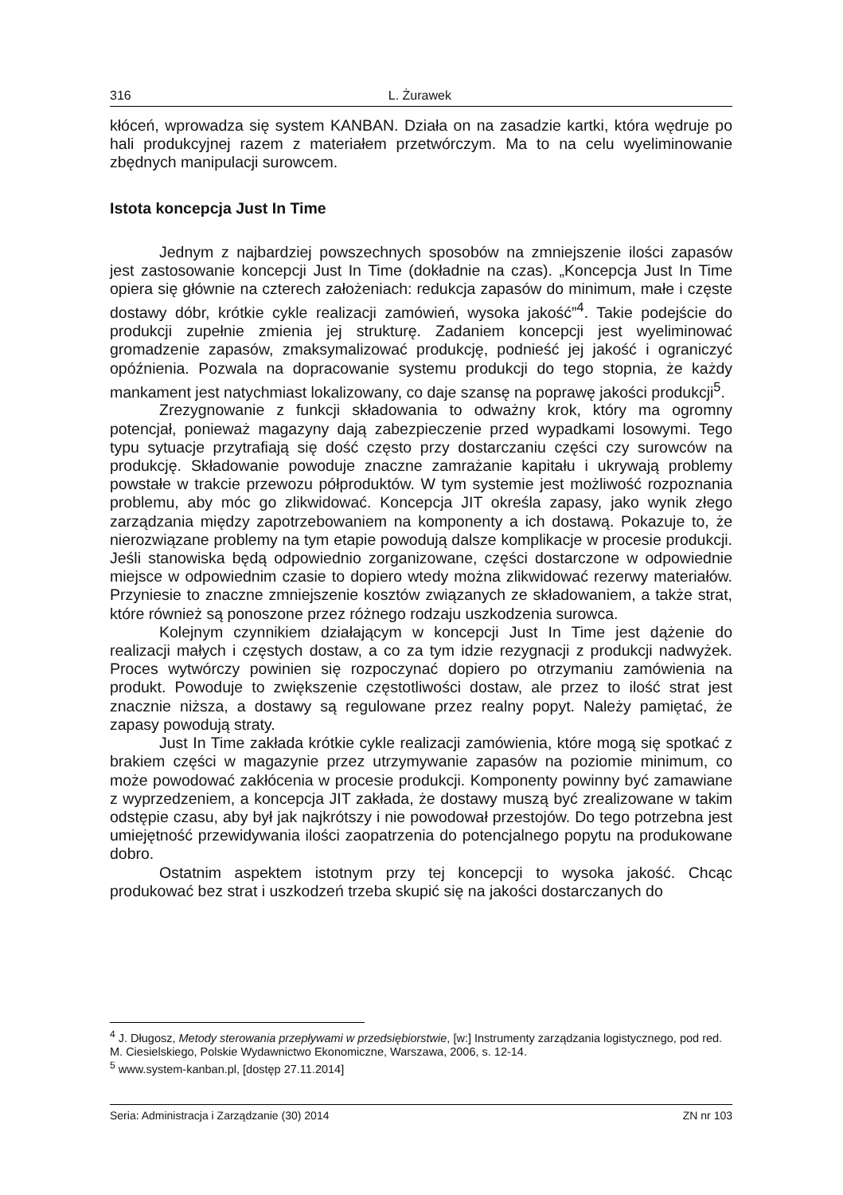316 L. Żurawek
kłóceń, wprowadza się system KANBAN. Działa on na zasadzie kartki, która wędruje po hali produkcyjnej razem z materiałem przetwórczym. Ma to na celu wyeliminowanie zbędnych manipulacji surowcem.
Istota koncepcja Just In Time
Jednym z najbardziej powszechnych sposobów na zmniejszenie ilości zapasów jest zastosowanie koncepcji Just In Time (dokładnie na czas). „Koncepcja Just In Time opiera się głównie na czterech założeniach: redukcja zapasów do minimum, małe i częste dostawy dóbr, krótkie cykle realizacji zamówień, wysoka jakość”<sup>4</sup>. Takie podejście do produkcji zupełnie zmienia jej strukturę. Zadaniem koncepcji jest wyeliminować gromadzenie zapasów, zmaksymalizować produkcję, podnieść jej jakość i ograniczyć opóźnienia. Pozwala na dopracowanie systemu produkcji do tego stopnia, że każdy mankament jest natychmiast lokalizowany, co daje szansę na poprawę jakości produkcji<sup>5</sup>.
Zrezygnowanie z funkcji składowania to odważny krok, który ma ogromny potencjał, ponieważ magazyny dają zabezpieczenie przed wypadkami losowymi. Tego typu sytuacje przytrafiają się dość często przy dostarczaniu części czy surowców na produkcję. Składowanie powoduje znaczne zamrażanie kapitału i ukrywają problemy powstałe w trakcie przewozu półproduktów. W tym systemie jest możliwość rozpoznania problemu, aby móc go zlikwidować. Koncepcja JIT określa zapasy, jako wynik złego zarządzania między zapotrzebowaniem na komponenty a ich dostawą. Pokazuje to, że nierozwiązane problemy na tym etapie powodują dalsze komplikacje w procesie produkcji. Jeśli stanowiska będą odpowiednio zorganizowane, części dostarczone w odpowiednie miejsce w odpowiednim czasie to dopiero wtedy można zlikwidować rezerwy materiałów. Przyniesie to znaczne zmniejszenie kosztów związanych ze składowaniem, a także strat, które również są ponoszone przez różnego rodzaju uszkodzenia surowca.
Kolejnym czynnikiem działającym w koncepcji Just In Time jest dążenie do realizacji małych i częstych dostaw, a co za tym idzie rezygnacji z produkcji nadwyżek. Proces wytwórczy powinien się rozpoczynać dopiero po otrzymaniu zamówienia na produkt. Powoduje to zwiększenie częstotliwości dostaw, ale przez to ilość strat jest znacznie niższa, a dostawy są regulowane przez realny popyt. Należy pamiętać, że zapasy powodują straty.
Just In Time zakłada krótkie cykle realizacji zamówienia, które mogą się spotkać z brakiem części w magazynie przez utrzymywanie zapasów na poziomie minimum, co może powodować zakłócenia w procesie produkcji. Komponenty powinny być zamawiane z wyprzedzeniem, a koncepcja JIT zakłada, że dostawy muszą być zrealizowane w takim odstępie czasu, aby był jak najkrótszy i nie powodował przestojów. Do tego potrzebna jest umiejętność przewidywania ilości zaopatrzenia do potencjalnego popytu na produkowane dobro.
Ostatnim aspektem istotnym przy tej koncepcji to wysoka jakość. Chcąc produkować bez strat i uszkodzeń trzeba skupić się na jakości dostarczanych do
<sup>4</sup> J. Długosz, Metody sterowania przepływami w przedsiębiorstwie, [w:] Instrumenty zarządzania logistycznego, pod red. M. Ciesielskiego, Polskie Wydawnictwo Ekonomiczne, Warszawa, 2006, s. 12-14.
<sup>5</sup> www.system-kanban.pl, [dostęp 27.11.2014]
Seria: Administracja i Zarządzanie (30) 2014 ZN nr 103